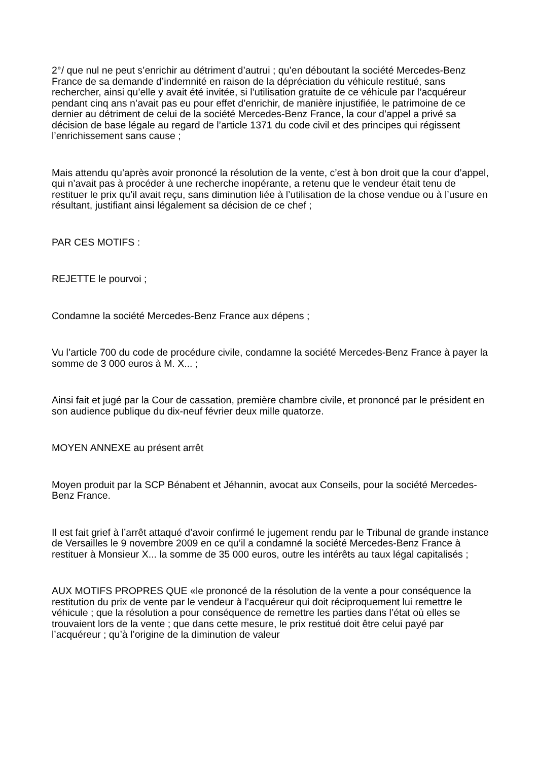2°/ que nul ne peut s’enrichir au détriment d’autrui ; qu’en déboutant la société Mercedes-Benz France de sa demande d’indemnité en raison de la dépréciation du véhicule restitué, sans rechercher, ainsi qu’elle y avait été invitée, si l’utilisation gratuite de ce véhicule par l’acquéreur pendant cinq ans n’avait pas eu pour effet d’enrichir, de manière injustifiée, le patrimoine de ce dernier au détriment de celui de la société Mercedes-Benz France, la cour d’appel a privé sa décision de base légale au regard de l’article 1371 du code civil et des principes qui régissent l’enrichissement sans cause ;
Mais attendu qu’après avoir prononcé la résolution de la vente, c’est à bon droit que la cour d’appel, qui n’avait pas à procéder à une recherche inopérante, a retenu que le vendeur était tenu de restituer le prix qu’il avait reçu, sans diminution liée à l’utilisation de la chose vendue ou à l’usure en résultant, justifiant ainsi légalement sa décision de ce chef ;
PAR CES MOTIFS :
REJETTE le pourvoi ;
Condamne la société Mercedes-Benz France aux dépens ;
Vu l’article 700 du code de procédure civile, condamne la société Mercedes-Benz France à payer la somme de 3 000 euros à M. X... ;
Ainsi fait et jugé par la Cour de cassation, première chambre civile, et prononcé par le président en son audience publique du dix-neuf février deux mille quatorze.
MOYEN ANNEXE au présent arrêt
Moyen produit par la SCP Bénabent et Jéhannin, avocat aux Conseils, pour la société Mercedes-Benz France.
Il est fait grief à l’arrêt attaqué d’avoir confirmé le jugement rendu par le Tribunal de grande instance de Versailles le 9 novembre 2009 en ce qu’il a condamné la société Mercedes-Benz France à restituer à Monsieur X... la somme de 35 000 euros, outre les intérêts au taux légal capitalisés ;
AUX MOTIFS PROPRES QUE «le prononcé de la résolution de la vente a pour conséquence la restitution du prix de vente par le vendeur à l’acquéreur qui doit réciproquement lui remettre le véhicule ; que la résolution a pour conséquence de remettre les parties dans l’état où elles se trouvaient lors de la vente ; que dans cette mesure, le prix restitué doit être celui payé par l’acquéreur ; qu’à l’origine de la diminution de valeur